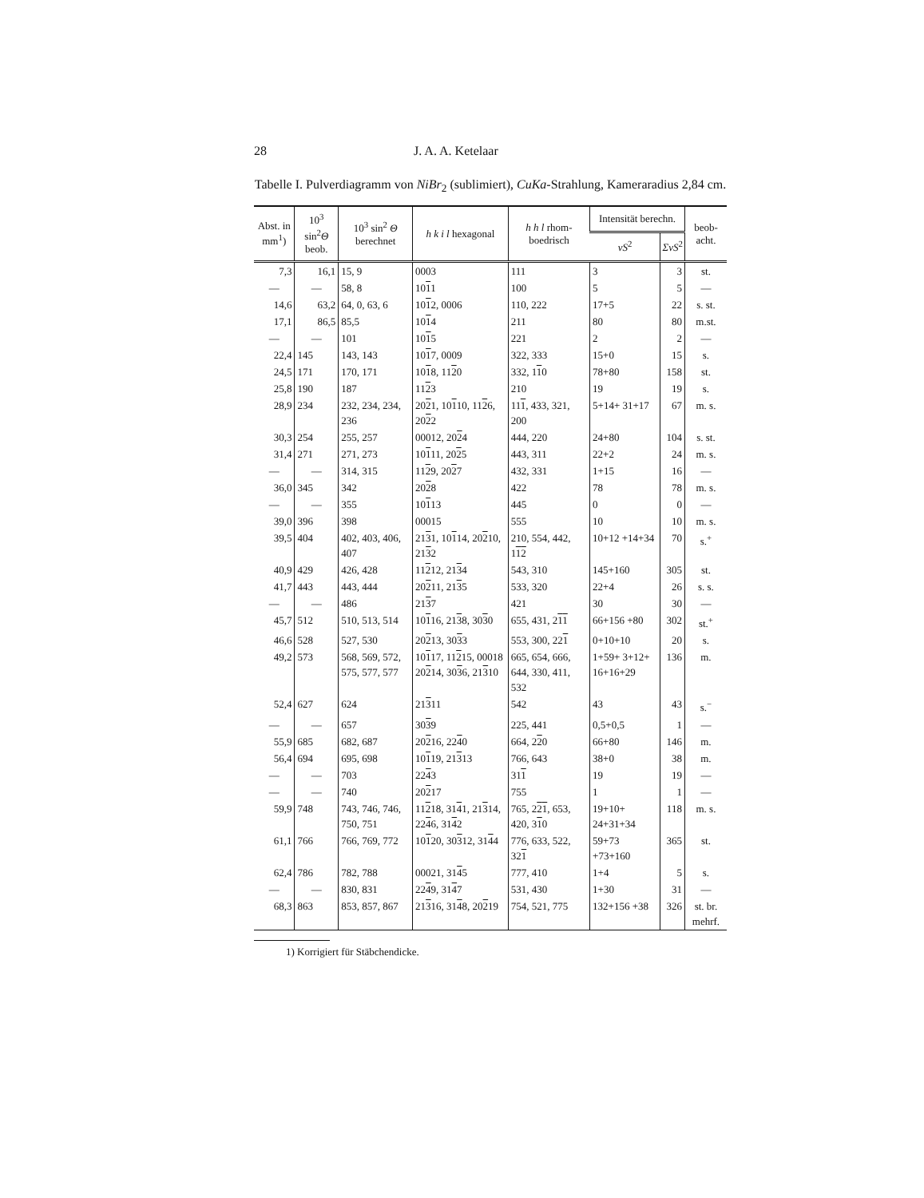28 J. A. A. Ketelaar
Tabelle I. Pulverdiagramm von NiBr<sub>2</sub> (sublimiert), CuKa-Strahlung, Kameraradius 2,84 cm.
| Abst. in mm<sup>1</sup>) | 10<sup>3</sup> sin<sup>2</sup> Θ beob. | 10<sup>3</sup> sin<sup>2</sup> Θ berechnet | h k i l hexagonal | h h l rhom-boedrisch | Intensität berechn. | | beob-acht. |
| --- | --- | --- | --- | --- | --- | --- | --- |
| | | | | | vS<sup>2</sup> | ΣvS<sup>2</sup> | |
| 7,3 | 16,1 | 15, 9 | 0003 | 111 | 3 | 3 | st. |
| — | — | 58, 8 | 10 1 1 | 100 | 5 | 5 | — |
| 14,6 | 63,2 | 64, 0, 63, 6 | 10 1 2, 0006 | 110, 222 | 17+5 | 22 | s. st. |
| 17,1 | 86,5 | 85,5 | 10 1 4 | 211 | 80 | 80 | m.st. |
| — | — | 101 | 10 1 5 | 221 | 2 | 2 | — |
| 22,4 | 145 | 143, 143 | 10 1 7, 0009 | 322, 333 | 15+0 | 15 | s. |
| 24,5 | 171 | 170, 171 | 10 1 8, 11 2 0 | 332, 1 1 0 | 78+80 | 158 | st. |
| 25,8 | 190 | 187 | 11 2 3 | 210 | 19 | 19 | s. |
| 28,9 | 234 | 232, 234, 234, 236 | 20 2 1, 10 1 10, 11 2 6, 20 2 2 | 11 1 , 433, 321, 200 | 5+14+ 31+17 | 67 | m. s. |
| 30,3 | 254 | 255, 257 | 00012, 20 2 4 | 444, 220 | 24+80 | 104 | s. st. |
| 31,4 | 271 | 271, 273 | 10 1 11, 20 2 5 | 443, 311 | 22+2 | 24 | m. s. |
| — | — | 314, 315 | 11 2 9, 20 2 7 | 432, 331 | 1+15 | 16 | — |
| 36,0 | 345 | 342 | 20 2 8 | 422 | 78 | 78 | m. s. |
| — | — | 355 | 10 1 13 | 445 | 0 | 0 | — |
| 39,0 | 396 | 398 | 00015 | 555 | 10 | 10 | m. s. |
| 39,5 | 404 | 402, 403, 406, 407 | 21 3 1, 10 1 14, 20 2 10, 21 3 2 | 210, 554, 442, 1 1 2 | 10+12 +14+34 | 70 | s.<sup>+</sup> |
| 40,9 | 429 | 426, 428 | 11 2 12, 21 3 4 | 543, 310 | 145+160 | 305 | st. |
| 41,7 | 443 | 443, 444 | 20 2 11, 21 3 5 | 533, 320 | 22+4 | 26 | s. s. |
| — | — | 486 | 21 3 7 | 421 | 30 | 30 | — |
| 45,7 | 512 | 510, 513, 514 | 10 1 16, 21 3 8, 30 3 0 | 655, 431, 2 1 1 | 66+156 +80 | 302 | st.<sup>+</sup> |
| 46,6 | 528 | 527, 530 | 20 2 13, 30 3 3 | 553, 300, 22 1 | 0+10+10 | 20 | s. |
| 49,2 | 573 | 568, 569, 572, 575, 577, 577 | 10 1 17, 11 2 15, 00018 20 2 14, 30 3 6, 21 3 10 | 665, 654, 666, 644, 330, 411, 532 | 1+59+ 3+12+ 16+16+29 | 136 | m. |
| 52,4 | 627 | 624 | 21 3 11 | 542 | 43 | 43 | s.<sup>−</sup> |
| — | — | 657 | 30 3 9 | 225, 441 | 0,5+0,5 | 1 | — |
| 55,9 | 685 | 682, 687 | 20 2 16, 22 4 0 | 664, 2 2 0 | 66+80 | 146 | m. |
| 56,4 | 694 | 695, 698 | 10 1 19, 21 3 13 | 766, 643 | 38+0 | 38 | m. |
| — | — | 703 | 22 4 3 | 31 1 | 19 | 19 | — |
| — | — | 740 | 20 2 17 | 755 | 1 | 1 | — |
| 59,9 | 748 | 743, 746, 746, 750, 751 | 11 2 18, 31 4 1, 21 3 14, 22 4 6, 31 4 2 | 765, 2 2 1 , 653, 420, 3 1 0 | 19+10+ 24+31+34 | 118 | m. s. |
| 61,1 | 766 | 766, 769, 772 | 10 1 20, 30 3 12, 31 4 4 | 776, 633, 522, 32 1 | 59+73 +73+160 | 365 | st. |
| 62,4 | 786 | 782, 788 | 00021, 31 4 5 | 777, 410 | 1+4 | 5 | s. |
| — | — | 830, 831 | 22 4 9, 31 4 7 | 531, 430 | 1+30 | 31 | — |
| 68,3 | 863 | 853, 857, 867 | 21 3 16, 31 4 8, 20 2 19 | 754, 521, 775 | 132+156 +38 | 326 | st. br. mehrf. |
1) Korrigiert für Stäbchendicke.